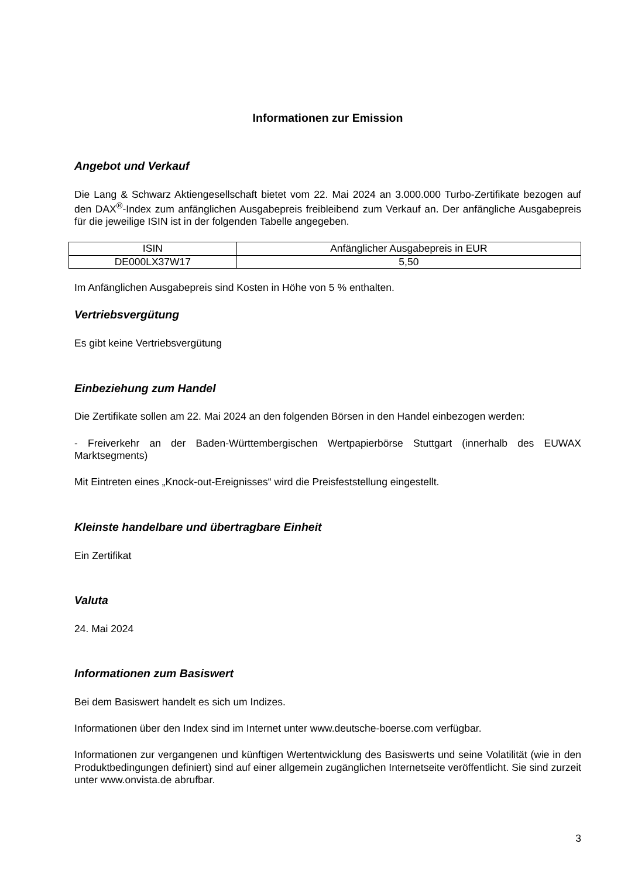Informationen zur Emission
Angebot und Verkauf
Die Lang & Schwarz Aktiengesellschaft bietet vom 22. Mai 2024 an 3.000.000 Turbo-Zertifikate bezogen auf den DAX<sup>®</sup>-Index zum anfänglichen Ausgabepreis freibleibend zum Verkauf an. Der anfängliche Ausgabepreis für die jeweilige ISIN ist in der folgenden Tabelle angegeben.
| ISIN | Anfänglicher Ausgabepreis in EUR |
| DE000LX37W17 | 5,50 |
Im Anfänglichen Ausgabepreis sind Kosten in Höhe von 5 % enthalten.
Vertriebsvergütung
Es gibt keine Vertriebsvergütung
Einbeziehung zum Handel
Die Zertifikate sollen am 22. Mai 2024 an den folgenden Börsen in den Handel einbezogen werden:
- Freiverkehr an der Baden-Württembergischen Wertpapierbörse Stuttgart (innerhalb des EUWAX Marktsegments)
Mit Eintreten eines „Knock-out-Ereignisses“ wird die Preisfeststellung eingestellt.
Kleinste handelbare und übertragbare Einheit
Ein Zertifikat
Valuta
24. Mai 2024
Informationen zum Basiswert
Bei dem Basiswert handelt es sich um Indizes.
Informationen über den Index sind im Internet unter www.deutsche-boerse.com verfügbar.
Informationen zur vergangenen und künftigen Wertentwicklung des Basiswerts und seine Volatilität (wie in den Produktbedingungen definiert) sind auf einer allgemein zugänglichen Internetseite veröffentlicht. Sie sind zurzeit unter www.onvista.de abrufbar.
3